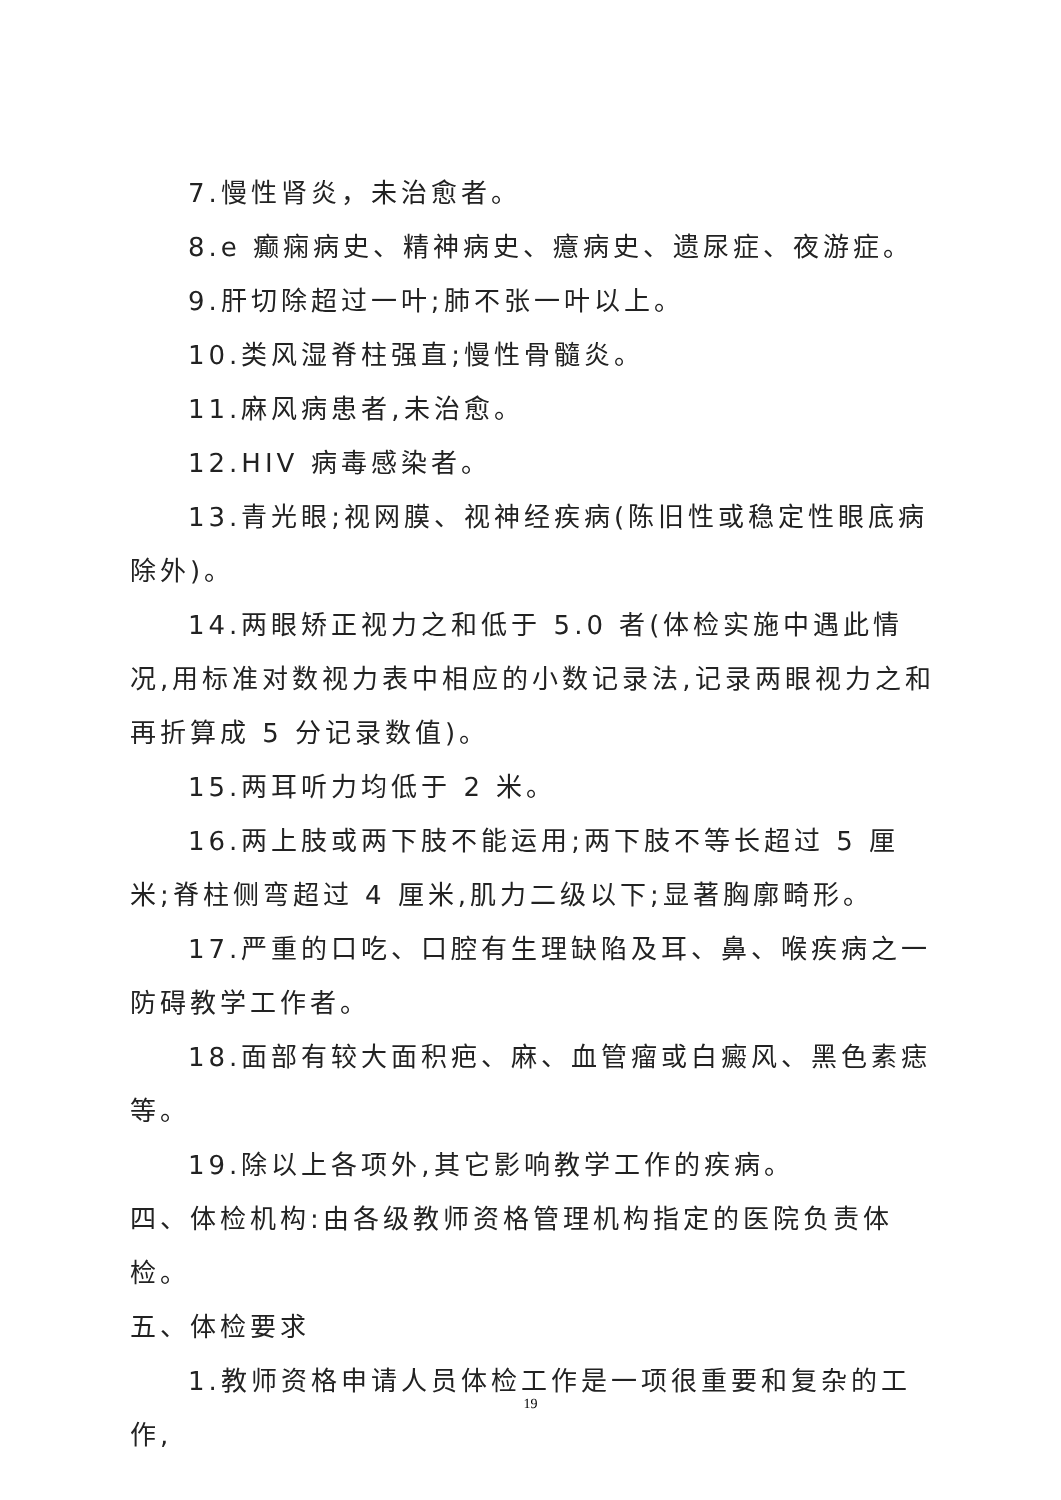7.慢性肾炎，未治愈者。
8.e 癫痫病史、精神病史、癔病史、遗尿症、夜游症。
9.肝切除超过一叶;肺不张一叶以上。
10.类风湿脊柱强直;慢性骨髓炎。
11.麻风病患者,未治愈。
12.HIV 病毒感染者。
13.青光眼;视网膜、视神经疾病(陈旧性或稳定性眼底病除外)。
14.两眼矫正视力之和低于 5.0 者(体检实施中遇此情况,用标准对数视力表中相应的小数记录法,记录两眼视力之和再折算成 5 分记录数值)。
15.两耳听力均低于 2 米。
16.两上肢或两下肢不能运用;两下肢不等长超过 5 厘米;脊柱侧弯超过 4 厘米,肌力二级以下;显著胸廓畸形。
17.严重的口吃、口腔有生理缺陷及耳、鼻、喉疾病之一防碍教学工作者。
18.面部有较大面积疤、麻、血管瘤或白癜风、黑色素痣等。
19.除以上各项外,其它影响教学工作的疾病。
四、体检机构:由各级教师资格管理机构指定的医院负责体检。
五、体检要求
1.教师资格申请人员体检工作是一项很重要和复杂的工作,
19